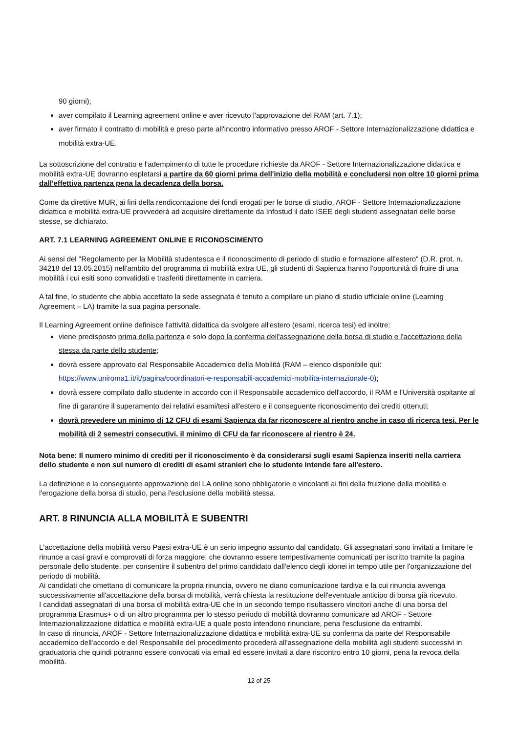90 giorni);
aver compilato il Learning agreement online e aver ricevuto l'approvazione del RAM (art. 7.1);
aver firmato il contratto di mobilità e preso parte all'incontro informativo presso AROF - Settore Internazionalizzazione didattica e mobilità extra-UE.
La sottoscrizione del contratto e l'adempimento di tutte le procedure richieste da AROF - Settore Internazionalizzazione didattica e mobilità extra-UE dovranno espletarsi a partire da 60 giorni prima dell'inizio della mobilità e concludersi non oltre 10 giorni prima dall'effettiva partenza pena la decadenza della borsa.
Come da direttive MUR, ai fini della rendicontazione dei fondi erogati per le borse di studio, AROF - Settore Internazionalizzazione didattica e mobilità extra-UE provvederà ad acquisire direttamente da Infostud il dato ISEE degli studenti assegnatari delle borse stesse, se dichiarato.
ART. 7.1 LEARNING AGREEMENT ONLINE E RICONOSCIMENTO
Ai sensi del "Regolamento per la Mobilità studentesca e il riconoscimento di periodo di studio e formazione all'estero" (D.R. prot. n. 34218 del 13.05.2015) nell'ambito del programma di mobilità extra UE, gli studenti di Sapienza hanno l'opportunità di fruire di una mobilità i cui esiti sono convalidati e trasferiti direttamente in carriera.
A tal fine, lo studente che abbia accettato la sede assegnata è tenuto a compilare un piano di studio ufficiale online (Learning Agreement – LA) tramite la sua pagina personale.
Il Learning Agreement online definisce l'attività didattica da svolgere all'estero (esami, ricerca tesi) ed inoltre:
viene predisposto prima della partenza e solo dopo la conferma dell'assegnazione della borsa di studio e l'accettazione della stessa da parte dello studente;
dovrà essere approvato dal Responsabile Accademico della Mobilità (RAM – elenco disponibile qui: https://www.uniroma1.it/it/pagina/coordinatori-e-responsabili-accademici-mobilita-internazionale-0);
dovrà essere compilato dallo studente in accordo con il Responsabile accademico dell'accordo, il RAM e l’Università ospitante al fine di garantire il superamento dei relativi esami/tesi all'estero e il conseguente riconoscimento dei crediti ottenuti;
dovrà prevedere un minimo di 12 CFU di esami Sapienza da far riconoscere al rientro anche in caso di ricerca tesi. Per le mobilità di 2 semestri consecutivi, il minimo di CFU da far riconoscere al rientro è 24.
Nota bene: Il numero minimo di crediti per il riconoscimento è da considerarsi sugli esami Sapienza inseriti nella carriera dello studente e non sul numero di crediti di esami stranieri che lo studente intende fare all'estero.
La definizione e la conseguente approvazione del LA online sono obbligatorie e vincolanti ai fini della fruizione della mobilità e l'erogazione della borsa di studio, pena l'esclusione della mobilità stessa.
ART. 8 RINUNCIA ALLA MOBILITÀ E SUBENTRI
L'accettazione della mobilità verso Paesi extra-UE è un serio impegno assunto dal candidato. Gli assegnatari sono invitati a limitare le rinunce a casi gravi e comprovati di forza maggiore, che dovranno essere tempestivamente comunicati per iscritto tramite la pagina personale dello studente, per consentire il subentro del primo candidato dall'elenco degli idonei in tempo utile per l'organizzazione del periodo di mobilità.
Ai candidati che omettano di comunicare la propria rinuncia, ovvero ne diano comunicazione tardiva e la cui rinuncia avvenga successivamente all'accettazione della borsa di mobilità, verrà chiesta la restituzione dell'eventuale anticipo di borsa già ricevuto.
I candidati assegnatari di una borsa di mobilità extra-UE che in un secondo tempo risultassero vincitori anche di una borsa del programma Erasmus+ o di un altro programma per lo stesso periodo di mobilità dovranno comunicare ad AROF - Settore Internazionalizzazione didattica e mobilità extra-UE a quale posto intendono rinunciare, pena l'esclusione da entrambi.
In caso di rinuncia, AROF - Settore Internazionalizzazione didattica e mobilità extra-UE su conferma da parte del Responsabile accademico dell'accordo e del Responsabile del procedimento procederà all'assegnazione della mobilità agli studenti successivi in graduatoria che quindi potranno essere convocati via email ed essere invitati a dare riscontro entro 10 giorni, pena la revoca della mobilità.
12 of 25